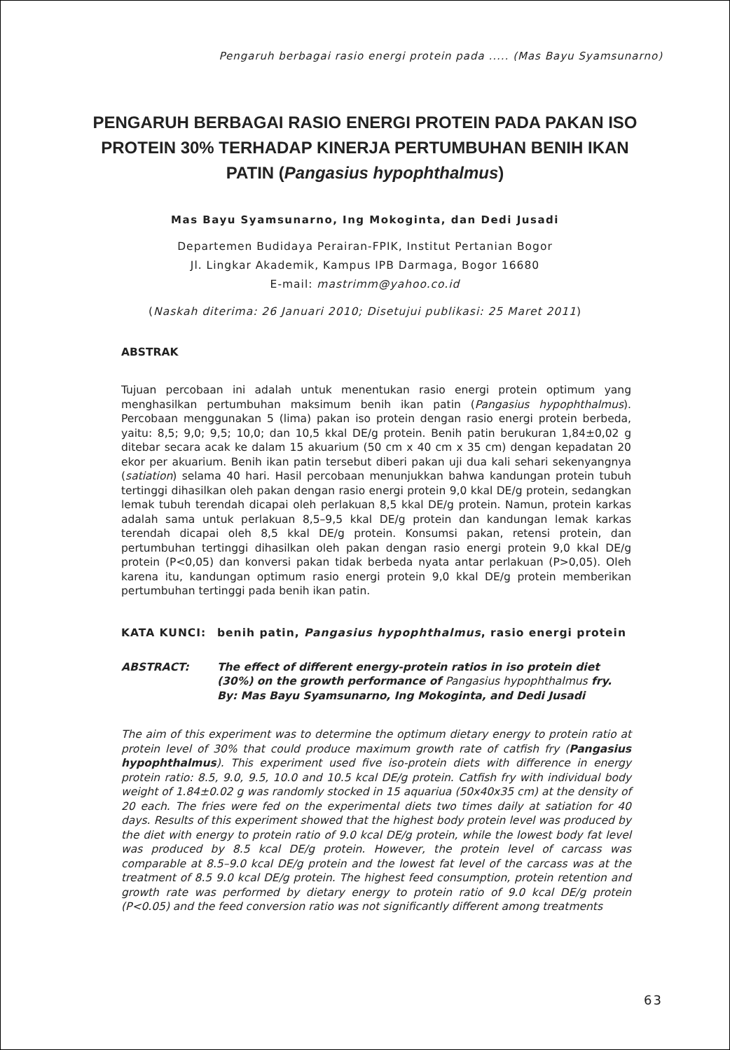Pengaruh berbagai rasio energi protein pada ..... (Mas Bayu Syamsunarno)
PENGARUH BERBAGAI RASIO ENERGI PROTEIN PADA PAKAN ISO PROTEIN 30% TERHADAP KINERJA PERTUMBUHAN BENIH IKAN PATIN (Pangasius hypophthalmus)
Mas Bayu Syamsunarno, Ing Mokoginta, dan Dedi Jusadi
Departemen Budidaya Perairan-FPIK, Institut Pertanian Bogor
Jl. Lingkar Akademik, Kampus IPB Darmaga, Bogor 16680
E-mail: mastrimm@yahoo.co.id
(Naskah diterima: 26 Januari 2010; Disetujui publikasi: 25 Maret 2011)
ABSTRAK
Tujuan percobaan ini adalah untuk menentukan rasio energi protein optimum yang menghasilkan pertumbuhan maksimum benih ikan patin (Pangasius hypophthalmus). Percobaan menggunakan 5 (lima) pakan iso protein dengan rasio energi protein berbeda, yaitu: 8,5; 9,0; 9,5; 10,0; dan 10,5 kkal DE/g protein. Benih patin berukuran 1,84±0,02 g ditebar secara acak ke dalam 15 akuarium (50 cm x 40 cm x 35 cm) dengan kepadatan 20 ekor per akuarium. Benih ikan patin tersebut diberi pakan uji dua kali sehari sekenyangnya (satiation) selama 40 hari. Hasil percobaan menunjukkan bahwa kandungan protein tubuh tertinggi dihasilkan oleh pakan dengan rasio energi protein 9,0 kkal DE/g protein, sedangkan lemak tubuh terendah dicapai oleh perlakuan 8,5 kkal DE/g protein. Namun, protein karkas adalah sama untuk perlakuan 8,5–9,5 kkal DE/g protein dan kandungan lemak karkas terendah dicapai oleh 8,5 kkal DE/g protein. Konsumsi pakan, retensi protein, dan pertumbuhan tertinggi dihasilkan oleh pakan dengan rasio energi protein 9,0 kkal DE/g protein (P<0,05) dan konversi pakan tidak berbeda nyata antar perlakuan (P>0,05). Oleh karena itu, kandungan optimum rasio energi protein 9,0 kkal DE/g protein memberikan pertumbuhan tertinggi pada benih ikan patin.
KATA KUNCI: benih patin, Pangasius hypophthalmus, rasio energi protein
ABSTRACT: The effect of different energy-protein ratios in iso protein diet (30%) on the growth performance of Pangasius hypophthalmus fry. By: Mas Bayu Syamsunarno, Ing Mokoginta, and Dedi Jusadi
The aim of this experiment was to determine the optimum dietary energy to protein ratio at protein level of 30% that could produce maximum growth rate of catfish fry (Pangasius hypophthalmus). This experiment used five iso-protein diets with difference in energy protein ratio: 8.5, 9.0, 9.5, 10.0 and 10.5 kcal DE/g protein. Catfish fry with individual body weight of 1.84±0.02 g was randomly stocked in 15 aquariua (50x40x35 cm) at the density of 20 each. The fries were fed on the experimental diets two times daily at satiation for 40 days. Results of this experiment showed that the highest body protein level was produced by the diet with energy to protein ratio of 9.0 kcal DE/g protein, while the lowest body fat level was produced by 8.5 kcal DE/g protein. However, the protein level of carcass was comparable at 8.5–9.0 kcal DE/g protein and the lowest fat level of the carcass was at the treatment of 8.5 9.0 kcal DE/g protein. The highest feed consumption, protein retention and growth rate was performed by dietary energy to protein ratio of 9.0 kcal DE/g protein (P<0.05) and the feed conversion ratio was not significantly different among treatments
63